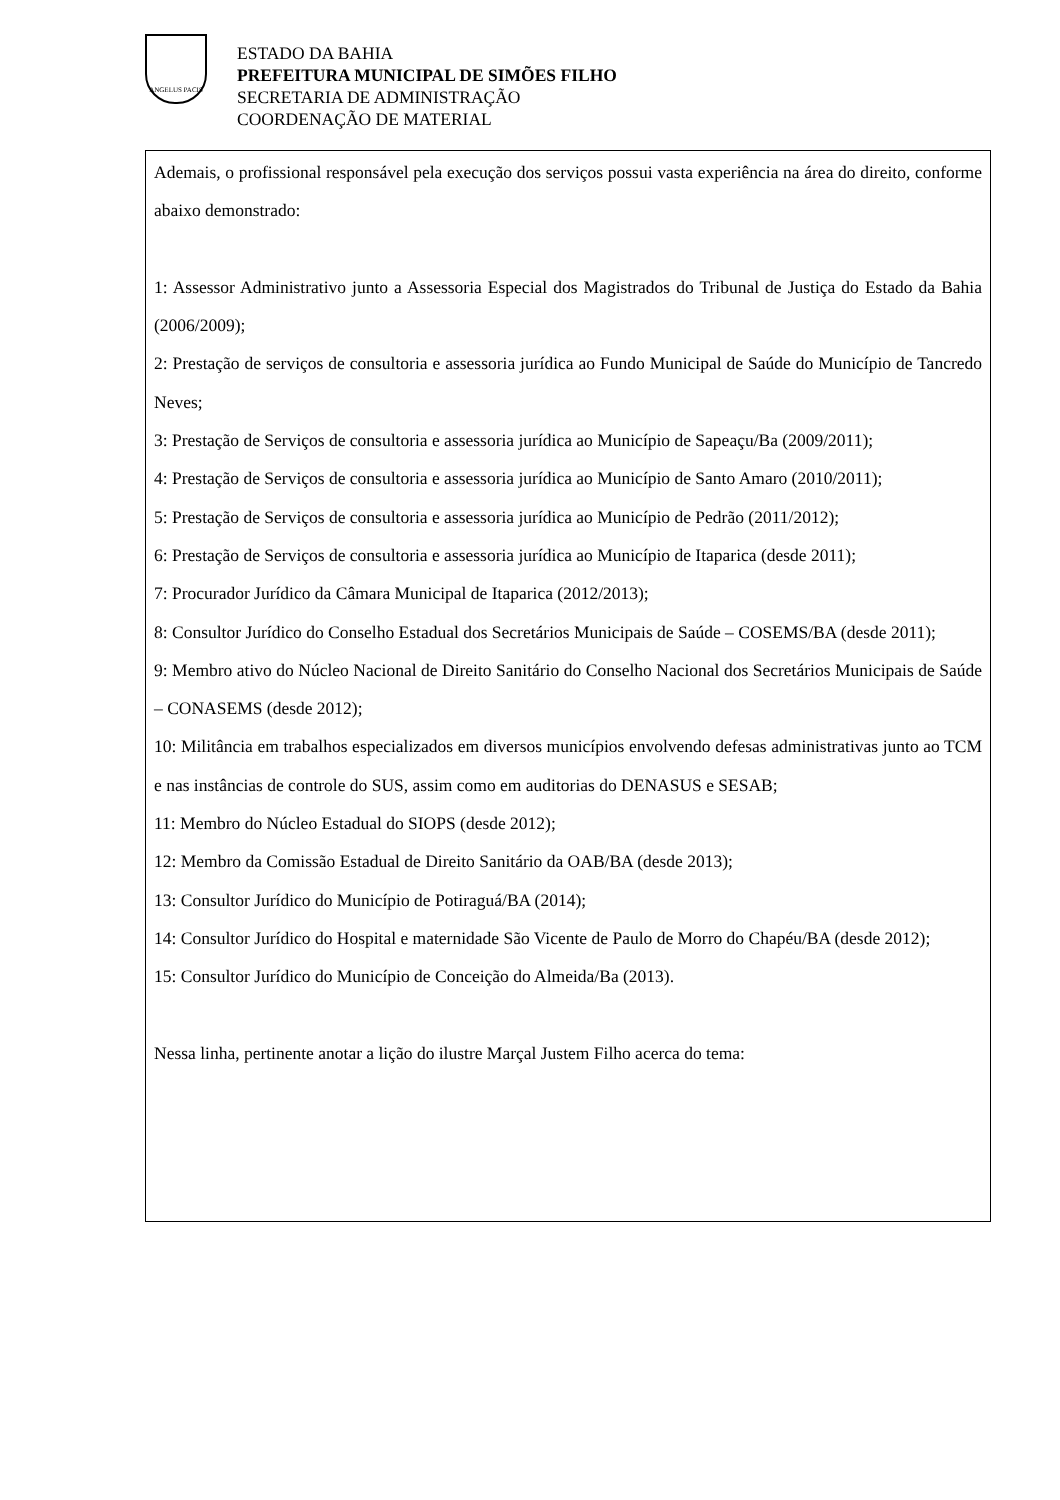ANGELUS PACIS
ESTADO DA BAHIA
PREFEITURA MUNICIPAL DE SIMÕES FILHO
SECRETARIA DE ADMINISTRAÇÃO
COORDENAÇÃO DE MATERIAL
Ademais, o profissional responsável pela execução dos serviços possui vasta experiência na área do direito, conforme abaixo demonstrado:
1: Assessor Administrativo junto a Assessoria Especial dos Magistrados do Tribunal de Justiça do Estado da Bahia (2006/2009);
2: Prestação de serviços de consultoria e assessoria jurídica ao Fundo Municipal de Saúde do Município de Tancredo Neves;
3: Prestação de Serviços de consultoria e assessoria jurídica ao Município de Sapeaçu/Ba (2009/2011);
4: Prestação de Serviços de consultoria e assessoria jurídica ao Município de Santo Amaro (2010/2011);
5: Prestação de Serviços de consultoria e assessoria jurídica ao Município de Pedrão (2011/2012);
6: Prestação de Serviços de consultoria e assessoria jurídica ao Município de Itaparica (desde 2011);
7: Procurador Jurídico da Câmara Municipal de Itaparica (2012/2013);
8: Consultor Jurídico do Conselho Estadual dos Secretários Municipais de Saúde – COSEMS/BA (desde 2011);
9: Membro ativo do Núcleo Nacional de Direito Sanitário do Conselho Nacional dos Secretários Municipais de Saúde – CONASEMS (desde 2012);
10: Militância em trabalhos especializados em diversos municípios envolvendo defesas administrativas junto ao TCM e nas instâncias de controle do SUS, assim como em auditorias do DENASUS e SESAB;
11: Membro do Núcleo Estadual do SIOPS (desde 2012);
12: Membro da Comissão Estadual de Direito Sanitário da OAB/BA (desde 2013);
13: Consultor Jurídico do Município de Potiraguá/BA (2014);
14: Consultor Jurídico do Hospital e maternidade São Vicente de Paulo de Morro do Chapéu/BA (desde 2012);
15: Consultor Jurídico do Município de Conceição do Almeida/Ba (2013).
Nessa linha, pertinente anotar a lição do ilustre Marçal Justem Filho acerca do tema: